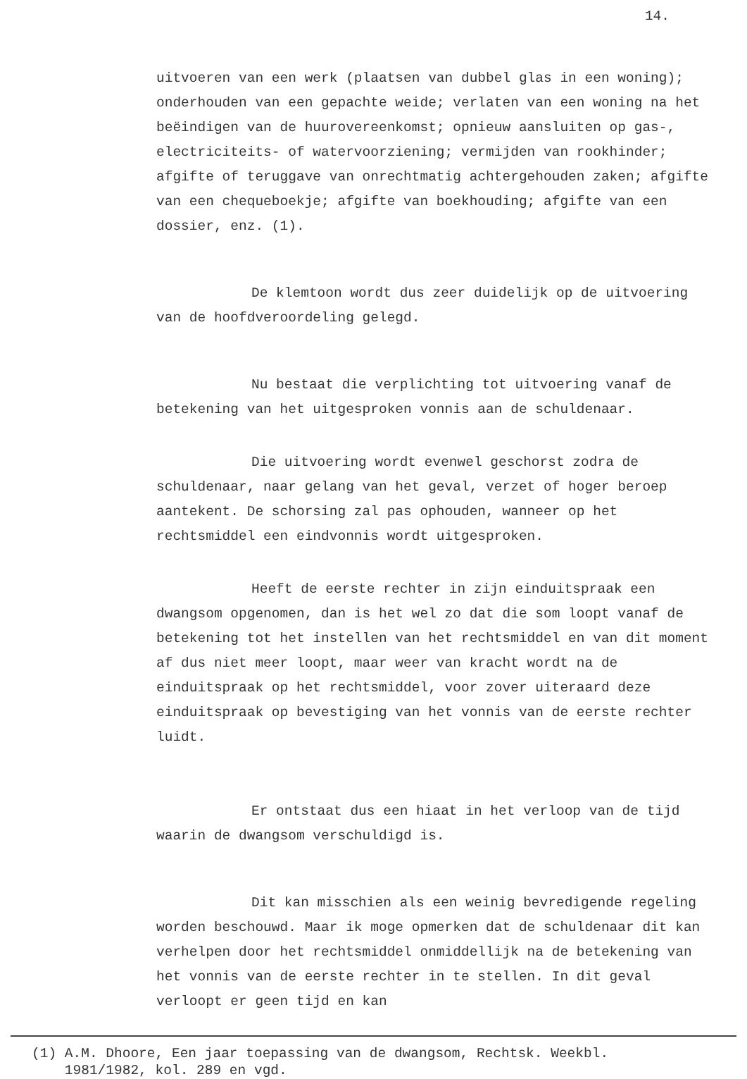14.
uitvoeren van een werk (plaatsen van dubbel glas in een woning); onderhouden van een gepachte weide; verlaten van een woning na het beëindigen van de huurovereenkomst; opnieuw aansluiten op gas-, electriciteits- of watervoorziening; vermijden van rookhinder; afgifte of teruggave van onrechtmatig achtergehouden zaken; afgifte van een chequeboekje; afgifte van boekhouding; afgifte van een dossier, enz. (1).
De klemtoon wordt dus zeer duidelijk op de uitvoering van de hoofdveroordeling gelegd.
Nu bestaat die verplichting tot uitvoering vanaf de betekening van het uitgesproken vonnis aan de schuldenaar.
Die uitvoering wordt evenwel geschorst zodra de schuldenaar, naar gelang van het geval, verzet of hoger beroep aantekent. De schorsing zal pas ophouden, wanneer op het rechtsmiddel een eindvonnis wordt uitgesproken.
Heeft de eerste rechter in zijn einduitspraak een dwangsom opgenomen, dan is het wel zo dat die som loopt vanaf de betekening tot het instellen van het rechtsmiddel en van dit moment af dus niet meer loopt, maar weer van kracht wordt na de einduitspraak op het rechtsmiddel, voor zover uiteraard deze einduitspraak op bevestiging van het vonnis van de eerste rechter luidt.
Er ontstaat dus een hiaat in het verloop van de tijd waarin de dwangsom verschuldigd is.
Dit kan misschien als een weinig bevredigende regeling worden beschouwd. Maar ik moge opmerken dat de schuldenaar dit kan verhelpen door het rechtsmiddel onmiddellijk na de betekening van het vonnis van de eerste rechter in te stellen. In dit geval verloopt er geen tijd en kan
(1) A.M. Dhoore, Een jaar toepassing van de dwangsom, Rechtsk. Weekbl.
1981/1982, kol. 289 en vgd.